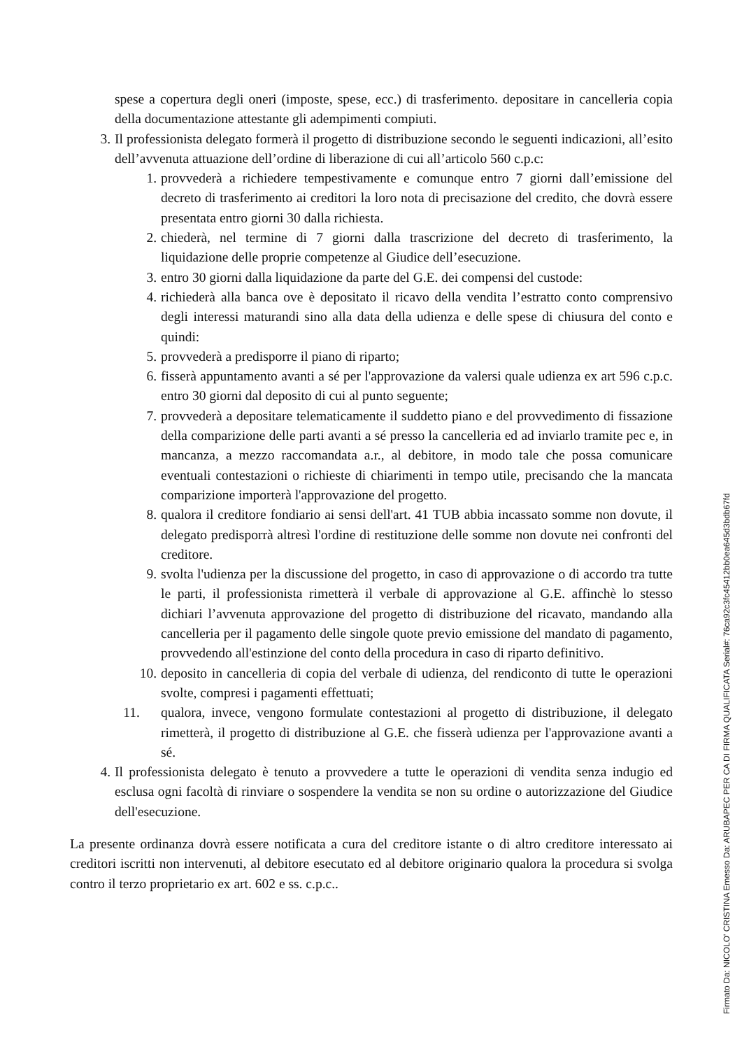spese a copertura degli oneri (imposte, spese, ecc.) di trasferimento. depositare in cancelleria copia della documentazione attestante gli adempimenti compiuti.
3. Il professionista delegato formerà il progetto di distribuzione secondo le seguenti indicazioni, all’esito dell’avvenuta attuazione dell’ordine di liberazione di cui all’articolo 560 c.p.c:
1. provvederà a richiedere tempestivamente e comunque entro 7 giorni dall’emissione del decreto di trasferimento ai creditori la loro nota di precisazione del credito, che dovrà essere presentata entro giorni 30 dalla richiesta.
2. chiederà, nel termine di 7 giorni dalla trascrizione del decreto di trasferimento, la liquidazione delle proprie competenze al Giudice dell’esecuzione.
3. entro 30 giorni dalla liquidazione da parte del G.E. dei compensi del custode:
4. richiederà alla banca ove è depositato il ricavo della vendita l’estratto conto comprensivo degli interessi maturandi sino alla data della udienza e delle spese di chiusura del conto e quindi:
5. provvederà a predisporre il piano di riparto;
6. fisserà appuntamento avanti a sé per l'approvazione da valersi quale udienza ex art 596 c.p.c. entro 30 giorni dal deposito di cui al punto seguente;
7. provvederà a depositare telematicamente il suddetto piano e del provvedimento di fissazione della comparizione delle parti avanti a sé presso la cancelleria ed ad inviarlo tramite pec e, in mancanza, a mezzo raccomandata a.r., al debitore, in modo tale che possa comunicare eventuali contestazioni o richieste di chiarimenti in tempo utile, precisando che la mancata comparizione importerà l'approvazione del progetto.
8. qualora il creditore fondiario ai sensi dell'art. 41 TUB abbia incassato somme non dovute, il delegato predisporrà altresì l'ordine di restituzione delle somme non dovute nei confronti del creditore.
9. svolta l'udienza per la discussione del progetto, in caso di approvazione o di accordo tra tutte le parti, il professionista rimetterà il verbale di approvazione al G.E. affinchè lo stesso dichiari l’avvenuta approvazione del progetto di distribuzione del ricavato, mandando alla cancelleria per il pagamento delle singole quote previo emissione del mandato di pagamento, provvedendo all'estinzione del conto della procedura in caso di riparto definitivo.
10. deposito in cancelleria di copia del verbale di udienza, del rendiconto di tutte le operazioni svolte, compresi i pagamenti effettuati;
11. qualora, invece, vengono formulate contestazioni al progetto di distribuzione, il delegato rimetterà, il progetto di distribuzione al G.E. che fisserà udienza per l'approvazione avanti a sé.
4. Il professionista delegato è tenuto a provvedere a tutte le operazioni di vendita senza indugio ed esclusa ogni facoltà di rinviare o sospendere la vendita se non su ordine o autorizzazione del Giudice dell'esecuzione.
La presente ordinanza dovrà essere notificata a cura del creditore istante o di altro creditore interessato ai creditori iscritti non intervenuti, al debitore esecutato ed al debitore originario qualora la procedura si svolga contro il terzo proprietario ex art. 602 e ss. c.p.c..
Firmato Da: NICOLO' CRISTINA Emesso Da: ARUBAPEC PER CA DI FIRMA QUALIFICATA Serial#: 76ca92c3fc45412bb0ea645d3bdb67fd